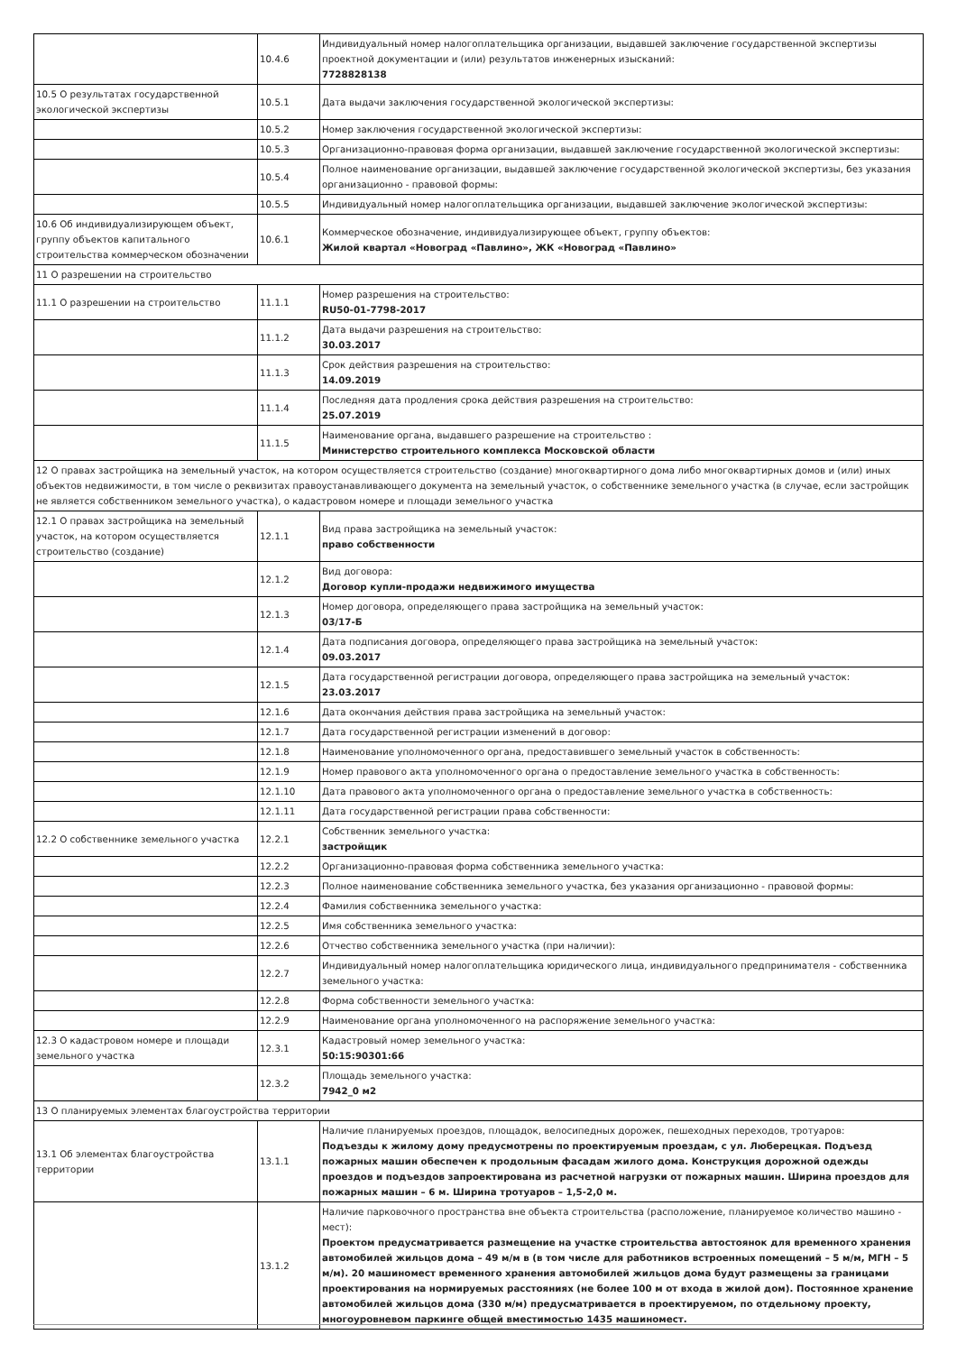| | 10.4.6 | Индивидуальный номер налогоплательщика организации, выдавшей заключение государственной экспертизы проектной документации и (или) результатов инженерных изысканий: 7728828138 |
| 10.5 О результатах государственной экологической экспертизы | 10.5.1 | Дата выдачи заключения государственной экологической экспертизы: |
| | 10.5.2 | Номер заключения государственной экологической экспертизы: |
| | 10.5.3 | Организационно-правовая форма организации, выдавшей заключение государственной экологической экспертизы: |
| | 10.5.4 | Полное наименование организации, выдавшей заключение государственной экологической экспертизы, без указания организационно - правовой формы: |
| | 10.5.5 | Индивидуальный номер налогоплательщика организации, выдавшей заключение экологической экспертизы: |
| 10.6 Об индивидуализирующем объект, группу объектов капитального строительства коммерческом обозначении | 10.6.1 | Коммерческое обозначение, индивидуализирующее объект, группу объектов: Жилой квартал «Новоград «Павлино», ЖК «Новоград «Павлино» |
| 11 О разрешении на строительство | | |
| 11.1 О разрешении на строительство | 11.1.1 | Номер разрешения на строительство: RU50-01-7798-2017 |
| | 11.1.2 | Дата выдачи разрешения на строительство: 30.03.2017 |
| | 11.1.3 | Срок действия разрешения на строительство: 14.09.2019 |
| | 11.1.4 | Последняя дата продления срока действия разрешения на строительство: 25.07.2019 |
| | 11.1.5 | Наименование органа, выдавшего разрешение на строительство : Министерство строительного комплекса Московской области |
| 12 О правах застройщика на земельный участок, на котором осуществляется строительство (создание) многоквартирного дома либо многоквартирных домов и (или) иных объектов недвижимости, в том числе о реквизитах правоустанавливающего документа на земельный участок, о собственнике земельного участка (в случае, если застройщик не является собственником земельного участка), о кадастровом номере и площади земельного участка | | |
| 12.1 О правах застройщика на земельный участок, на котором осуществляется строительство (создание) | 12.1.1 | Вид права застройщика на земельный участок: право собственности |
| | 12.1.2 | Вид договора: Договор купли-продажи недвижимого имущества |
| | 12.1.3 | Номер договора, определяющего права застройщика на земельный участок: 03/17-Б |
| | 12.1.4 | Дата подписания договора, определяющего права застройщика на земельный участок: 09.03.2017 |
| | 12.1.5 | Дата государственной регистрации договора, определяющего права застройщика на земельный участок: 23.03.2017 |
| | 12.1.6 | Дата окончания действия права застройщика на земельный участок: |
| | 12.1.7 | Дата государственной регистрации изменений в договор: |
| | 12.1.8 | Наименование уполномоченного органа, предоставившего земельный участок в собственность: |
| | 12.1.9 | Номер правового акта уполномоченного органа о предоставление земельного участка в собственность: |
| | 12.1.10 | Дата правового акта уполномоченного органа о предоставление земельного участка в собственность: |
| | 12.1.11 | Дата государственной регистрации права собственности: |
| 12.2 О собственнике земельного участка | 12.2.1 | Собственник земельного участка: застройщик |
| | 12.2.2 | Организационно-правовая форма собственника земельного участка: |
| | 12.2.3 | Полное наименование собственника земельного участка, без указания организационно - правовой формы: |
| | 12.2.4 | Фамилия собственника земельного участка: |
| | 12.2.5 | Имя собственника земельного участка: |
| | 12.2.6 | Отчество собственника земельного участка (при наличии): |
| | 12.2.7 | Индивидуальный номер налогоплательщика юридического лица, индивидуального предпринимателя - собственника земельного участка: |
| | 12.2.8 | Форма собственности земельного участка: |
| | 12.2.9 | Наименование органа уполномоченного на распоряжение земельного участка: |
| 12.3 О кадастровом номере и площади земельного участка | 12.3.1 | Кадастровый номер земельного участка: 50:15:90301:66 |
| | 12.3.2 | Площадь земельного участка: 7942_0 м2 |
| 13 О планируемых элементах благоустройства территории | | |
| 13.1 Об элементах благоустройства территории | 13.1.1 | Наличие планируемых проездов, площадок, велосипедных дорожек, пешеходных переходов, тротуаров: Подъезды к жилому дому предусмотрены по проектируемым проездам, с ул. Люберецкая. Подъезд пожарных машин обеспечен к продольным фасадам жилого дома. Конструкция дорожной одежды проездов и подъездов запроектирована из расчетной нагрузки от пожарных машин. Ширина проездов для пожарных машин – 6 м. Ширина тротуаров – 1,5-2,0 м. |
| | 13.1.2 | Наличие парковочного пространства вне объекта строительства (расположение, планируемое количество машино - мест): Проектом предусматривается размещение на участке строительства автостоянок для временного хранения автомобилей жильцов дома – 49 м/м в (в том числе для работников встроенных помещений – 5 м/м, МГН – 5 м/м). 20 машиномест временного хранения автомобилей жильцов дома будут размещены за границами проектирования на нормируемых расстояниях (не более 100 м от входа в жилой дом). Постоянное хранение автомобилей жильцов дома (330 м/м) предусматривается в проектируемом, по отдельному проекту, многоуровневом паркинге общей вместимостью 1435 машиномест. |